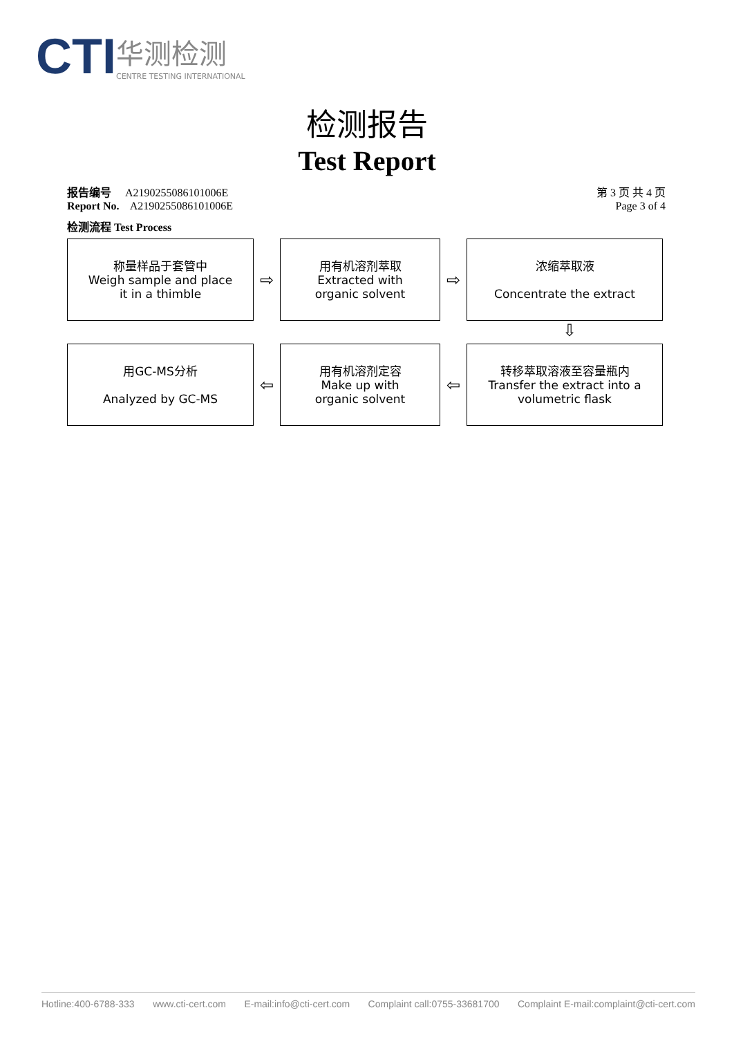CTI
华测检测
CENTRE TESTING INTERNATIONAL
检测报告
Test Report
报告编号 A2190255086101006E 第 3 页 共 4 页
Report No. A2190255086101006E Page 3 of 4
检测流程 Test Process
称量样品于套管中
Weigh sample and place
it in a thimble
⇨
用有机溶剂萃取
Extracted with
organic solvent
⇨
浓缩萃取液
Concentrate the extract
⇩
用GC-MS分析
Analyzed by GC-MS
⇦
用有机溶剂定容
Make up with
organic solvent
⇦
转移萃取溶液至容量瓶内
Transfer the extract into a
volumetric flask
Hotline:400-6788-333 www.cti-cert.com E-mail:info@cti-cert.com Complaint call:0755-33681700 Complaint E-mail:complaint@cti-cert.com